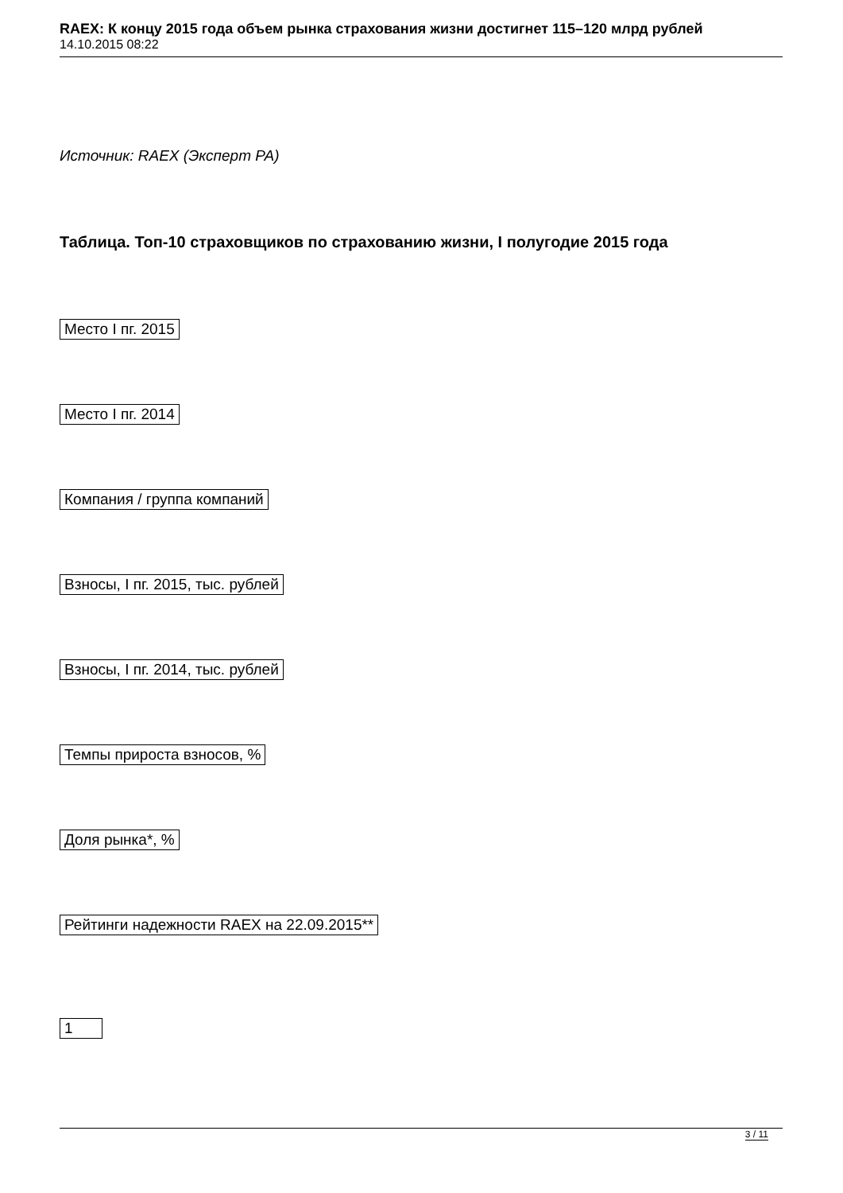RAEX: К концу 2015 года объем рынка страхования жизни достигнет 115–120 млрд рублей
14.10.2015 08:22
Источник: RAEX (Эксперт РА)
Таблица. Топ-10 страховщиков по страхованию жизни, I полугодие 2015 года
Место I пг. 2015
Место I пг. 2014
Компания / группа компаний
Взносы, I пг. 2015, тыс. рублей
Взносы, I пг. 2014, тыс. рублей
Темпы прироста взносов, %
Доля рынка*, %
Рейтинги надежности RAEX на 22.09.2015**
1
3 / 11